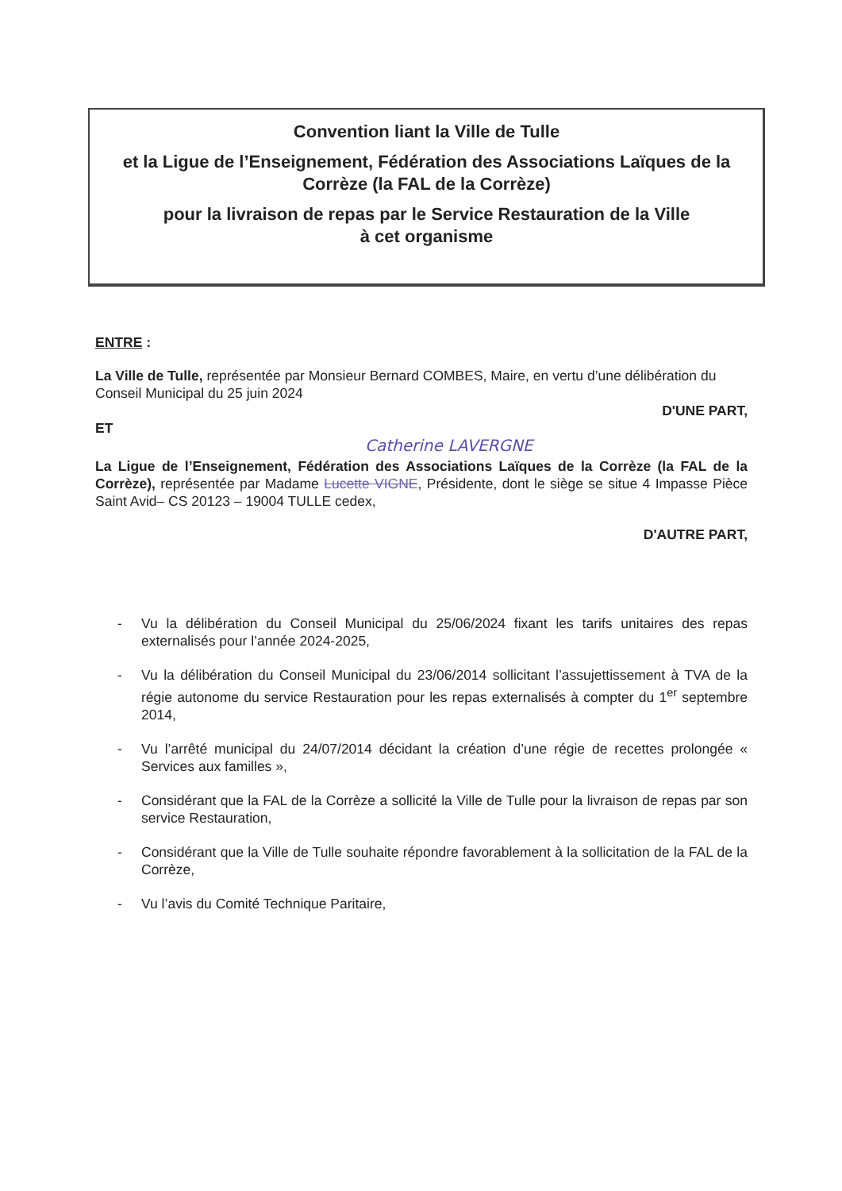Convention liant la Ville de Tulle
et la Ligue de l’Enseignement, Fédération des Associations Laïques de la Corrèze (la FAL de la Corrèze)
pour la livraison de repas par le Service Restauration de la Ville
à cet organisme
ENTRE :
La Ville de Tulle, représentée par Monsieur Bernard COMBES, Maire, en vertu d’une délibération du Conseil Municipal du 25 juin 2024
D'UNE PART,
ET
Catherine LAVERGNE
La Ligue de l’Enseignement, Fédération des Associations Laïques de la Corrèze (la FAL de la Corrèze), représentée par Madame Lucette VIGNE, Présidente, dont le siège se situe 4 Impasse Pièce Saint Avid– CS 20123 – 19004 TULLE cedex,
D'AUTRE PART,
- Vu la délibération du Conseil Municipal du 25/06/2024 fixant les tarifs unitaires des repas externalisés pour l’année 2024-2025,
- Vu la délibération du Conseil Municipal du 23/06/2014 sollicitant l’assujettissement à TVA de la régie autonome du service Restauration pour les repas externalisés à compter du 1<sup>er</sup> septembre 2014,
- Vu l’arrêté municipal du 24/07/2014 décidant la création d’une régie de recettes prolongée « Services aux familles »,
- Considérant que la FAL de la Corrèze a sollicité la Ville de Tulle pour la livraison de repas par son service Restauration,
- Considérant que la Ville de Tulle souhaite répondre favorablement à la sollicitation de la FAL de la Corrèze,
- Vu l’avis du Comité Technique Paritaire,